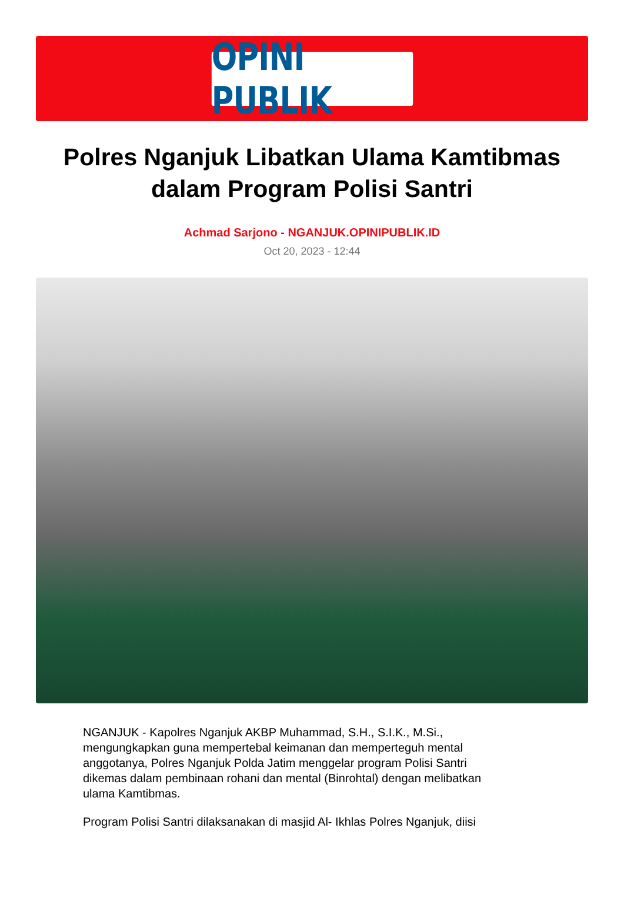OPINI PUBLIK
Polres Nganjuk Libatkan Ulama Kamtibmas dalam Program Polisi Santri
Achmad Sarjono - NGANJUK.OPINIPUBLIK.ID
Oct 20, 2023 - 12:44
NGANJUK - Kapolres Nganjuk AKBP Muhammad, S.H., S.I.K., M.Si., mengungkapkan guna mempertebal keimanan dan memperteguh mental anggotanya, Polres Nganjuk Polda Jatim menggelar program Polisi Santri dikemas dalam pembinaan rohani dan mental (Binrohtal) dengan melibatkan ulama Kamtibmas.
Program Polisi Santri dilaksanakan di masjid Al- Ikhlas Polres Nganjuk, diisi